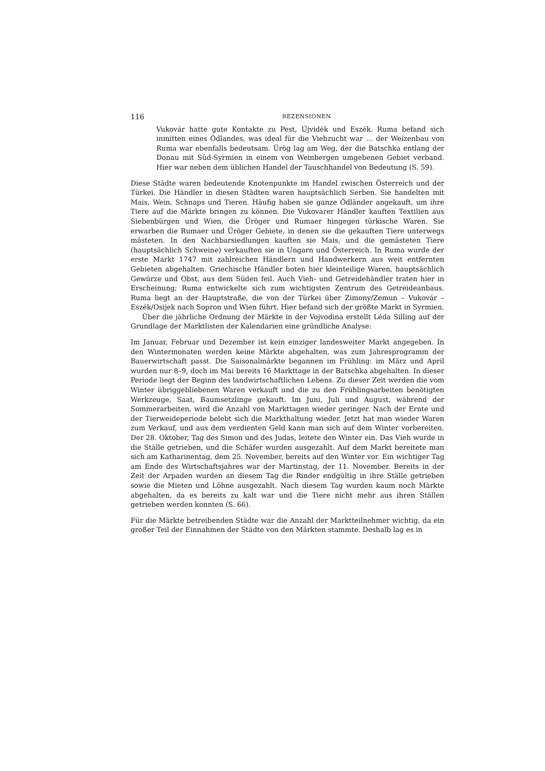116 REZENSIONEN
Vukovár hatte gute Kontakte zu Pest, Újvidék und Eszék. Ruma befand sich inmitten eines Ödlandes, was ideal für die Viehzucht war … der Weizenbau von Ruma war ebenfalls bedeutsam. Ürög lag am Weg, der die Batschka entlang der Donau mit Süd-Syrmien in einem von Weinbergen umgebenen Gebiet verband. Hier war neben dem üblichen Handel der Tauschhandel von Bedeutung (S. 59).
Diese Städte waren bedeutende Knotenpunkte im Handel zwischen Österreich und der Türkei. Die Händler in diesen Städten waren hauptsächlich Serben. Sie handelten mit Mais, Wein, Schnaps und Tieren. Häufig haben sie ganze Ödländer angekauft, um ihre Tiere auf die Märkte bringen zu können. Die Vukovarer Händler kauften Textilien aus Siebenbürgen und Wien, die Üröger und Rumaer hingegen türkische Waren. Sie erwarben die Rumaer und Üröger Gebiete, in denen sie die gekauften Tiere unterwegs mästeten. In den Nachbarsiedlungen kauften sie Mais, und die gemästeten Tiere (hauptsächlich Schweine) verkauften sie in Ungarn und Österreich. In Ruma wurde der erste Markt 1747 mit zahlreichen Händlern und Handwerkern aus weit entfernten Gebieten abgehalten. Griechische Händler boten hier kleinteilige Waren, hauptsächlich Gewürze und Obst, aus dem Süden feil. Auch Vieh- und Getreidehändler traten hier in Erscheinung; Ruma entwickelte sich zum wichtigsten Zentrum des Getreideanbaus. Ruma liegt an der Hauptstraße, die von der Türkei über Zimony/Zemun – Vukovár – Eszék/Osijek nach Sopron und Wien führt. Hier befand sich der größte Markt in Syrmien.
Über die jährliche Ordnung der Märkte in der Vojvodina erstellt Léda Silling auf der Grundlage der Marktlisten der Kalendarien eine gründliche Analyse:
Im Januar, Februar und Dezember ist kein einziger landesweiter Markt angegeben. In den Wintermonaten werden keine Märkte abgehalten, was zum Jahresprogramm der Bauerwirtschaft passt. Die Saisonalmärkte begannen im Frühling: im März und April wurden nur 8–9, doch im Mai bereits 16 Markttage in der Batschka abgehalten. In dieser Periode liegt der Beginn des landwirtschaftlichen Lebens. Zu dieser Zeit werden die vom Winter übriggebliebenen Waren verkauft und die zu den Frühlingsarbeiten benötigten Werkzeuge, Saat, Baumsetzlinge gekauft. Im Juni, Juli und August, während der Sommerarbeiten, wird die Anzahl von Markttagen wieder geringer. Nach der Ernte und der Tierweideperiode belebt sich die Markthaltung wieder. Jetzt hat man wieder Waren zum Verkauf, und aus dem verdienten Geld kann man sich auf dem Winter vorbereiten. Der 28. Oktober, Tag des Simon und des Judas, leitete den Winter ein. Das Vieh wurde in die Ställe getrieben, und die Schäfer wurden ausgezahlt. Auf dem Markt bereitete man sich am Katharinentag, dem 25. November, bereits auf den Winter vor. Ein wichtiger Tag am Ende des Wirtschaftsjahres war der Martinstag, der 11. November. Bereits in der Zeit der Arpaden wurden an diesem Tag die Rinder endgültig in ihre Ställe getrieben sowie die Mieten und Löhne ausgezahlt. Nach diesem Tag wurden kaum noch Märkte abgehalten, da es bereits zu kalt war und die Tiere nicht mehr aus ihren Ställen getrieben werden konnten (S. 66).
Für die Märkte betreibenden Städte war die Anzahl der Marktteilnehmer wichtig, da ein großer Teil der Einnahmen der Städte von den Märkten stammte. Deshalb lag es in